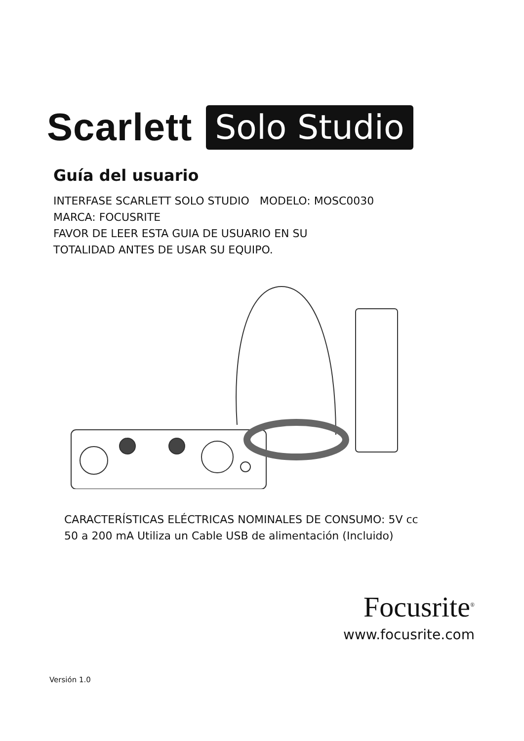Scarlett Solo Studio
Guía del usuario
INTERFASE SCARLETT SOLO STUDIO MODELO: MOSC0030
MARCA: FOCUSRITE
FAVOR DE LEER ESTA GUIA DE USUARIO EN SU
TOTALIDAD ANTES DE USAR SU EQUIPO.
CARACTERÍSTICAS ELÉCTRICAS NOMINALES DE CONSUMO: 5V cc
50 a 200 mA Utiliza un Cable USB de alimentación (Incluido)
Focusrite<sup>®</sup>
www.focusrite.com
Versión 1.0